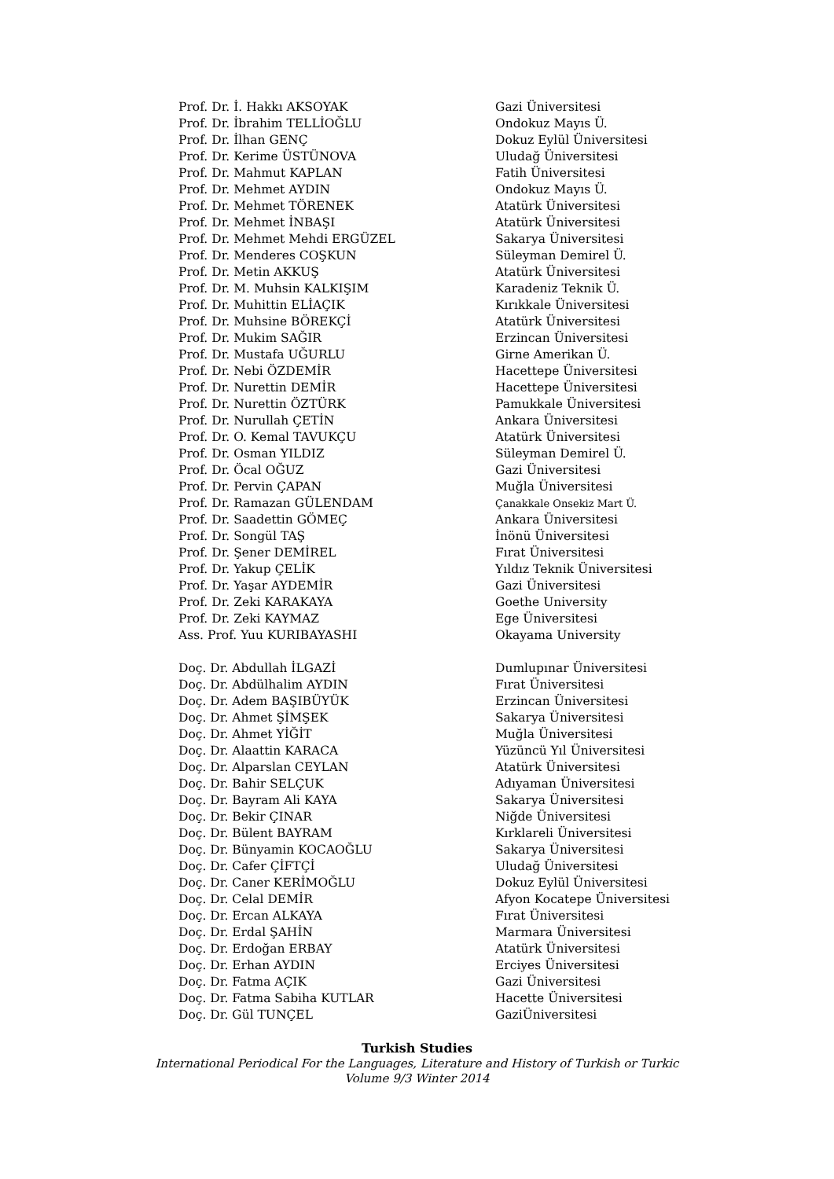| Prof. Dr. İ. Hakkı AKSOYAK | Gazi Üniversitesi |
| Prof. Dr. İbrahim TELLİOĞLU | Ondokuz Mayıs Ü. |
| Prof. Dr. İlhan GENÇ | Dokuz Eylül Üniversitesi |
| Prof. Dr. Kerime ÜSTÜNOVA | Uludağ Üniversitesi |
| Prof. Dr. Mahmut KAPLAN | Fatih Üniversitesi |
| Prof. Dr. Mehmet AYDIN | Ondokuz Mayıs Ü. |
| Prof. Dr. Mehmet TÖRENEK | Atatürk Üniversitesi |
| Prof. Dr. Mehmet İNBAŞI | Atatürk Üniversitesi |
| Prof. Dr. Mehmet Mehdi ERGÜZEL | Sakarya Üniversitesi |
| Prof. Dr. Menderes COŞKUN | Süleyman Demirel Ü. |
| Prof. Dr. Metin AKKUŞ | Atatürk Üniversitesi |
| Prof. Dr. M. Muhsin KALKIŞIM | Karadeniz Teknik Ü. |
| Prof. Dr. Muhittin ELİAÇIK | Kırıkkale Üniversitesi |
| Prof. Dr. Muhsine BÖREKÇİ | Atatürk Üniversitesi |
| Prof. Dr. Mukim SAĞIR | Erzincan Üniversitesi |
| Prof. Dr. Mustafa UĞURLU | Girne Amerikan Ü. |
| Prof. Dr. Nebi ÖZDEMİR | Hacettepe Üniversitesi |
| Prof. Dr. Nurettin DEMİR | Hacettepe Üniversitesi |
| Prof. Dr. Nurettin ÖZTÜRK | Pamukkale Üniversitesi |
| Prof. Dr. Nurullah ÇETİN | Ankara Üniversitesi |
| Prof. Dr. O. Kemal TAVUKÇU | Atatürk Üniversitesi |
| Prof. Dr. Osman YILDIZ | Süleyman Demirel Ü. |
| Prof. Dr. Öcal OĞUZ | Gazi Üniversitesi |
| Prof. Dr. Pervin ÇAPAN | Muğla Üniversitesi |
| Prof. Dr. Ramazan GÜLENDAM | Çanakkale Onsekiz Mart Ü. |
| Prof. Dr. Saadettin GÖMEÇ | Ankara Üniversitesi |
| Prof. Dr. Songül TAŞ | İnönü Üniversitesi |
| Prof. Dr. Şener DEMİREL | Fırat Üniversitesi |
| Prof. Dr. Yakup ÇELİK | Yıldız Teknik Üniversitesi |
| Prof. Dr. Yaşar AYDEMİR | Gazi Üniversitesi |
| Prof. Dr. Zeki KARAKAYA | Goethe University |
| Prof. Dr. Zeki KAYMAZ | Ege Üniversitesi |
| Ass. Prof. Yuu KURIBAYASHI | Okayama University |
| Doç. Dr. Abdullah İLGAZİ | Dumlupınar Üniversitesi |
| Doç. Dr. Abdülhalim AYDIN | Fırat Üniversitesi |
| Doç. Dr. Adem BAŞIBÜYÜK | Erzincan Üniversitesi |
| Doç. Dr. Ahmet ŞİMŞEK | Sakarya Üniversitesi |
| Doç. Dr. Ahmet YİĞİT | Muğla Üniversitesi |
| Doç. Dr. Alaattin KARACA | Yüzüncü Yıl Üniversitesi |
| Doç. Dr. Alparslan CEYLAN | Atatürk Üniversitesi |
| Doç. Dr. Bahir SELÇUK | Adıyaman Üniversitesi |
| Doç. Dr. Bayram Ali KAYA | Sakarya Üniversitesi |
| Doç. Dr. Bekir ÇINAR | Niğde Üniversitesi |
| Doç. Dr. Bülent BAYRAM | Kırklareli Üniversitesi |
| Doç. Dr. Bünyamin KOCAOĞLU | Sakarya Üniversitesi |
| Doç. Dr. Cafer ÇİFTÇİ | Uludağ Üniversitesi |
| Doç. Dr. Caner KERİMOĞLU | Dokuz Eylül Üniversitesi |
| Doç. Dr. Celal DEMİR | Afyon Kocatepe Üniversitesi |
| Doç. Dr. Ercan ALKAYA | Fırat Üniversitesi |
| Doç. Dr. Erdal ŞAHİN | Marmara Üniversitesi |
| Doç. Dr. Erdoğan ERBAY | Atatürk Üniversitesi |
| Doç. Dr. Erhan AYDIN | Erciyes Üniversitesi |
| Doç. Dr. Fatma AÇIK | Gazi Üniversitesi |
| Doç. Dr. Fatma Sabiha KUTLAR | Hacette Üniversitesi |
| Doç. Dr. Gül TUNÇEL | GaziÜniversitesi |
Turkish Studies
International Periodical For the Languages, Literature and History of Turkish or Turkic
Volume 9/3 Winter 2014